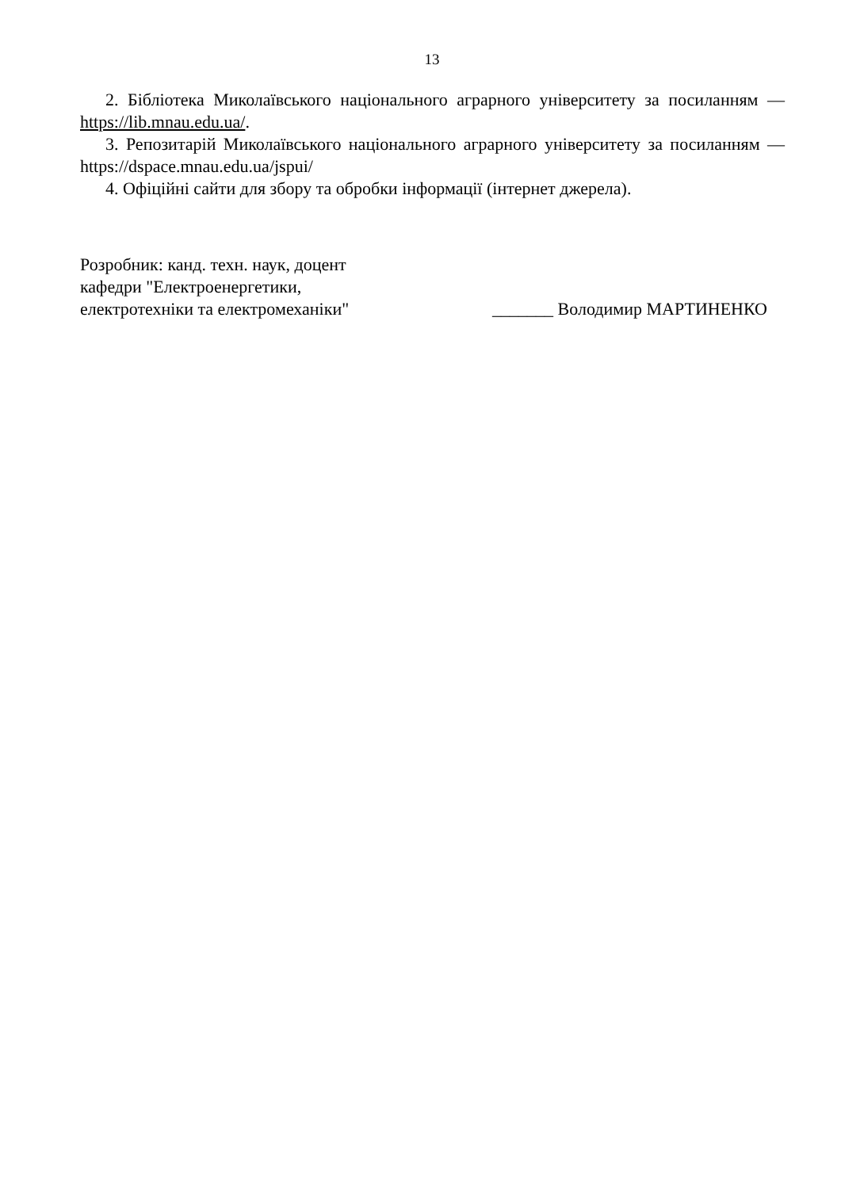13
2. Бібліотека Миколаївського національного аграрного університету за посиланням — https://lib.mnau.edu.ua/.
3. Репозитарій Миколаївського національного аграрного університету за посиланням — https://dspace.mnau.edu.ua/jspui/
4. Офіційні сайти для збору та обробки інформації (інтернет джерела).
Розробник: канд. техн. наук, доцент
кафедри "Електроенергетики,
електротехніки та електромеханіки"
_______ Володимир МАРТИНЕНКО